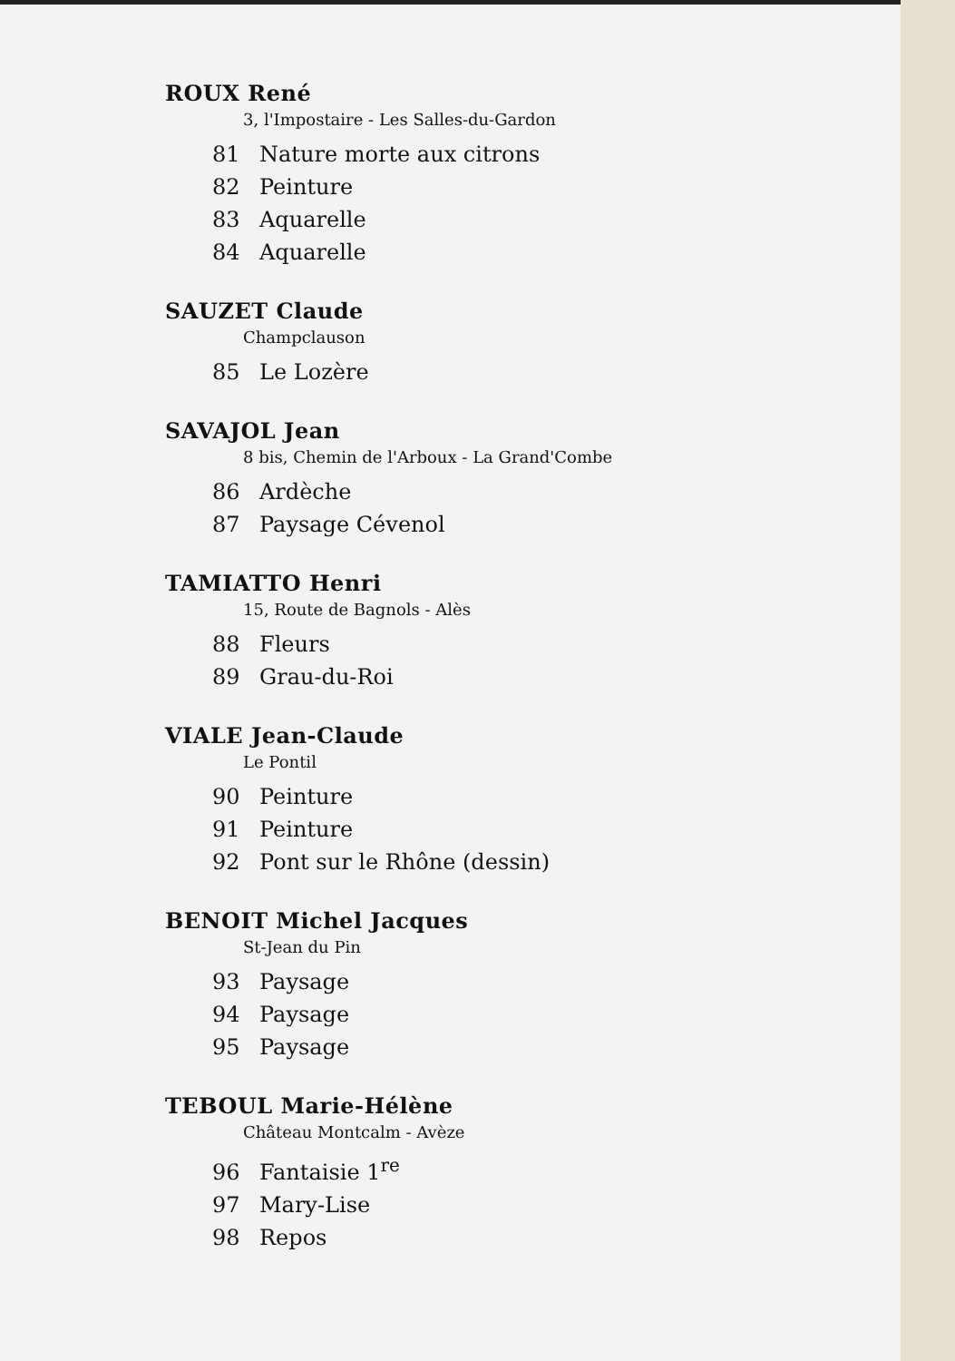ROUX René
3, l'Impostaire - Les Salles-du-Gardon
81 Nature morte aux citrons
82 Peinture
83 Aquarelle
84 Aquarelle
SAUZET Claude
Champclauson
85 Le Lozère
SAVAJOL Jean
8 bis, Chemin de l'Arboux - La Grand'Combe
86 Ardèche
87 Paysage Cévenol
TAMIATTO Henri
15, Route de Bagnols - Alès
88 Fleurs
89 Grau-du-Roi
VIALE Jean-Claude
Le Pontil
90 Peinture
91 Peinture
92 Pont sur le Rhône (dessin)
BENOIT Michel Jacques
St-Jean du Pin
93 Paysage
94 Paysage
95 Paysage
TEBOUL Marie-Hélène
Château Montcalm - Avèze
96 Fantaisie 1<sup>re</sup>
97 Mary-Lise
98 Repos